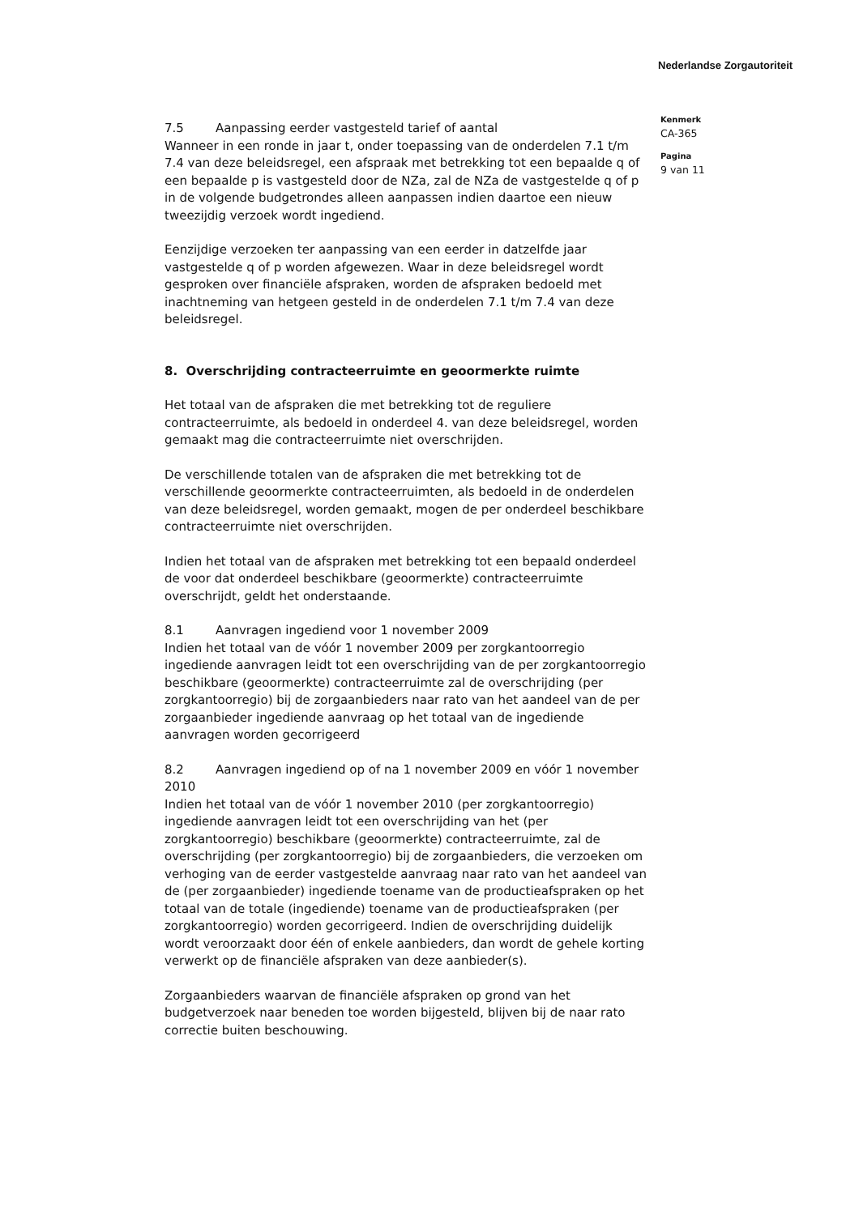Nederlandse Zorgautoriteit
7.5 Aanpassing eerder vastgesteld tarief of aantal
Wanneer in een ronde in jaar t, onder toepassing van de onderdelen 7.1 t/m 7.4 van deze beleidsregel, een afspraak met betrekking tot een bepaalde q of een bepaalde p is vastgesteld door de NZa, zal de NZa de vastgestelde q of p in de volgende budgetrondes alleen aanpassen indien daartoe een nieuw tweezijdig verzoek wordt ingediend.
Eenzijdige verzoeken ter aanpassing van een eerder in datzelfde jaar vastgestelde q of p worden afgewezen. Waar in deze beleidsregel wordt gesproken over financiële afspraken, worden de afspraken bedoeld met inachtneming van hetgeen gesteld in de onderdelen 7.1 t/m 7.4 van deze beleidsregel.
8. Overschrijding contracteerruimte en geoormerkte ruimte
Het totaal van de afspraken die met betrekking tot de reguliere contracteerruimte, als bedoeld in onderdeel 4. van deze beleidsregel, worden gemaakt mag die contracteerruimte niet overschrijden.
De verschillende totalen van de afspraken die met betrekking tot de verschillende geoormerkte contracteerruimten, als bedoeld in de onderdelen van deze beleidsregel, worden gemaakt, mogen de per onderdeel beschikbare contracteerruimte niet overschrijden.
Indien het totaal van de afspraken met betrekking tot een bepaald onderdeel de voor dat onderdeel beschikbare (geoormerkte) contracteerruimte overschrijdt, geldt het onderstaande.
8.1 Aanvragen ingediend voor 1 november 2009
Indien het totaal van de vóór 1 november 2009 per zorgkantoorregio ingediende aanvragen leidt tot een overschrijding van de per zorgkantoorregio beschikbare (geoormerkte) contracteerruimte zal de overschrijding (per zorgkantoorregio) bij de zorgaanbieders naar rato van het aandeel van de per zorgaanbieder ingediende aanvraag op het totaal van de ingediende aanvragen worden gecorrigeerd
8.2 Aanvragen ingediend op of na 1 november 2009 en vóór 1 november 2010
Indien het totaal van de vóór 1 november 2010 (per zorgkantoorregio) ingediende aanvragen leidt tot een overschrijding van het (per zorgkantoorregio) beschikbare (geoormerkte) contracteerruimte, zal de overschrijding (per zorgkantoorregio) bij de zorgaanbieders, die verzoeken om verhoging van de eerder vastgestelde aanvraag naar rato van het aandeel van de (per zorgaanbieder) ingediende toename van de productieafspraken op het totaal van de totale (ingediende) toename van de productieafspraken (per zorgkantoorregio) worden gecorrigeerd. Indien de overschrijding duidelijk wordt veroorzaakt door één of enkele aanbieders, dan wordt de gehele korting verwerkt op de financiële afspraken van deze aanbieder(s).
Zorgaanbieders waarvan de financiële afspraken op grond van het budgetverzoek naar beneden toe worden bijgesteld, blijven bij de naar rato correctie buiten beschouwing.
Kenmerk
CA-365
Pagina
9 van 11